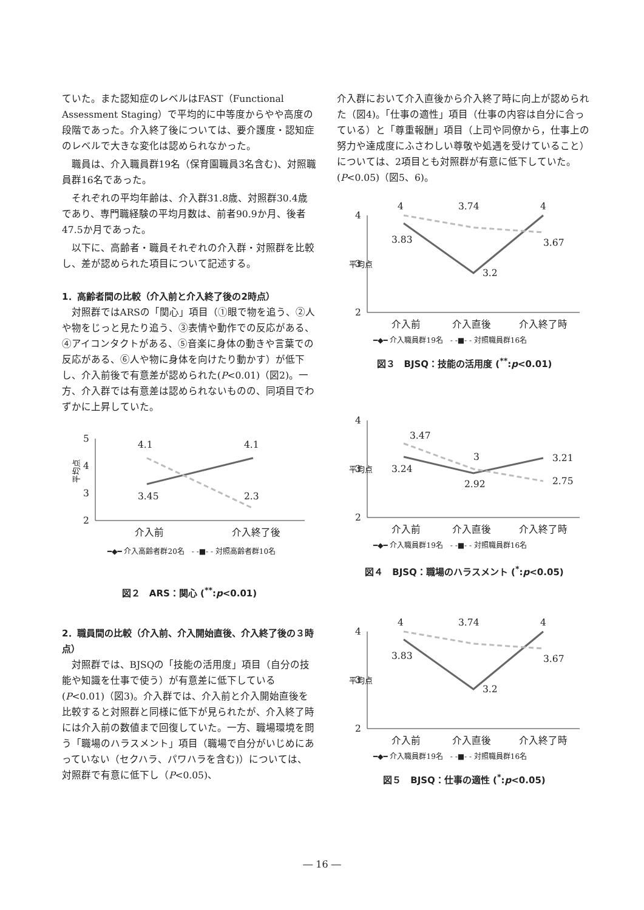ていた。また認知症のレベルはFAST（Functional Assessment Staging）で平均的に中等度からやや高度の段階であった。介入終了後については、要介護度・認知症のレベルで大きな変化は認められなかった。
職員は、介入職員群19名（保育園職員3名含む)、対照職員群16名であった。
それぞれの平均年齢は、介入群31.8歳、対照群30.4歳であり、専門職経験の平均月数は、前者90.9か月、後者47.5か月であった。
以下に、高齢者・職員それぞれの介入群・対照群を比較し、差が認められた項目について記述する。
1．高齢者間の比較（介入前と介入終了後の2時点）
対照群ではARSの「関心」項目（①眼で物を追う、②人や物をじっと見たり追う、③表情や動作での反応がある、④アイコンタクトがある、⑤音楽に身体の動きや言葉での反応がある、⑥人や物に身体を向けたり動かす）が低下し、介入前後で有意差が認められた(P<0.01)（図2)。一方、介入群では有意差は認められないものの、同項目でわずかに上昇していた。
5
4
3
2
平均点
4.1
4.1
3.45
2.3
介入前
介入終了後
━◆━ 介入高齢者群20名　- -■- - 対照高齢者群10名
図２　ARS：関心 (<sup>**</sup>:p<0.01)
2．職員間の比較（介入前、介入開始直後、介入終了後の３時点）
対照群では、BJSQの「技能の活用度」項目（自分の技能や知識を仕事で使う）が有意差に低下している(P<0.01)（図3)。介入群では、介入前と介入開始直後を比較すると対照群と同様に低下が見られたが、介入終了時には介入前の数値まで回復していた。一方、職場環境を問う「職場のハラスメント」項目（職場で自分がいじめにあっていない（セクハラ、パワハラを含む)）については、対照群で有意に低下し（P<0.05)、
介入群において介入直後から介入終了時に向上が認められた（図4)。「仕事の適性」項目（仕事の内容は自分に合っている）と「尊重報酬」項目（上司や同僚から，仕事上の努力や達成度にふさわしい尊敬や処遇を受けていること）については、2項目とも対照群が有意に低下していた。(P<0.05)（図5、6)。
4
3
2
平均点
4
3.74
4
3.83
3.2
3.67
介入前
介入直後
介入終了時
━◆━ 介入職員群19名　- -■- - 対照職員群16名
図３　BJSQ：技能の活用度 (<sup>**</sup>:p<0.01)
4
3
2
平均点
3.47
3
3.21
3.24
2.92
2.75
介入前
介入直後
介入終了時
━◆━ 介入職員群19名　- -■- - 対照職員群16名
図４　BJSQ：職場のハラスメント (<sup>*</sup>:p<0.05)
4
3
2
平均点
4
3.74
4
3.83
3.2
3.67
介入前
介入直後
介入終了時
━◆━ 介入職員群19名　- -■- - 対照職員群16名
図５　BJSQ：仕事の適性 (<sup>*</sup>:p<0.05)
― 16 ―